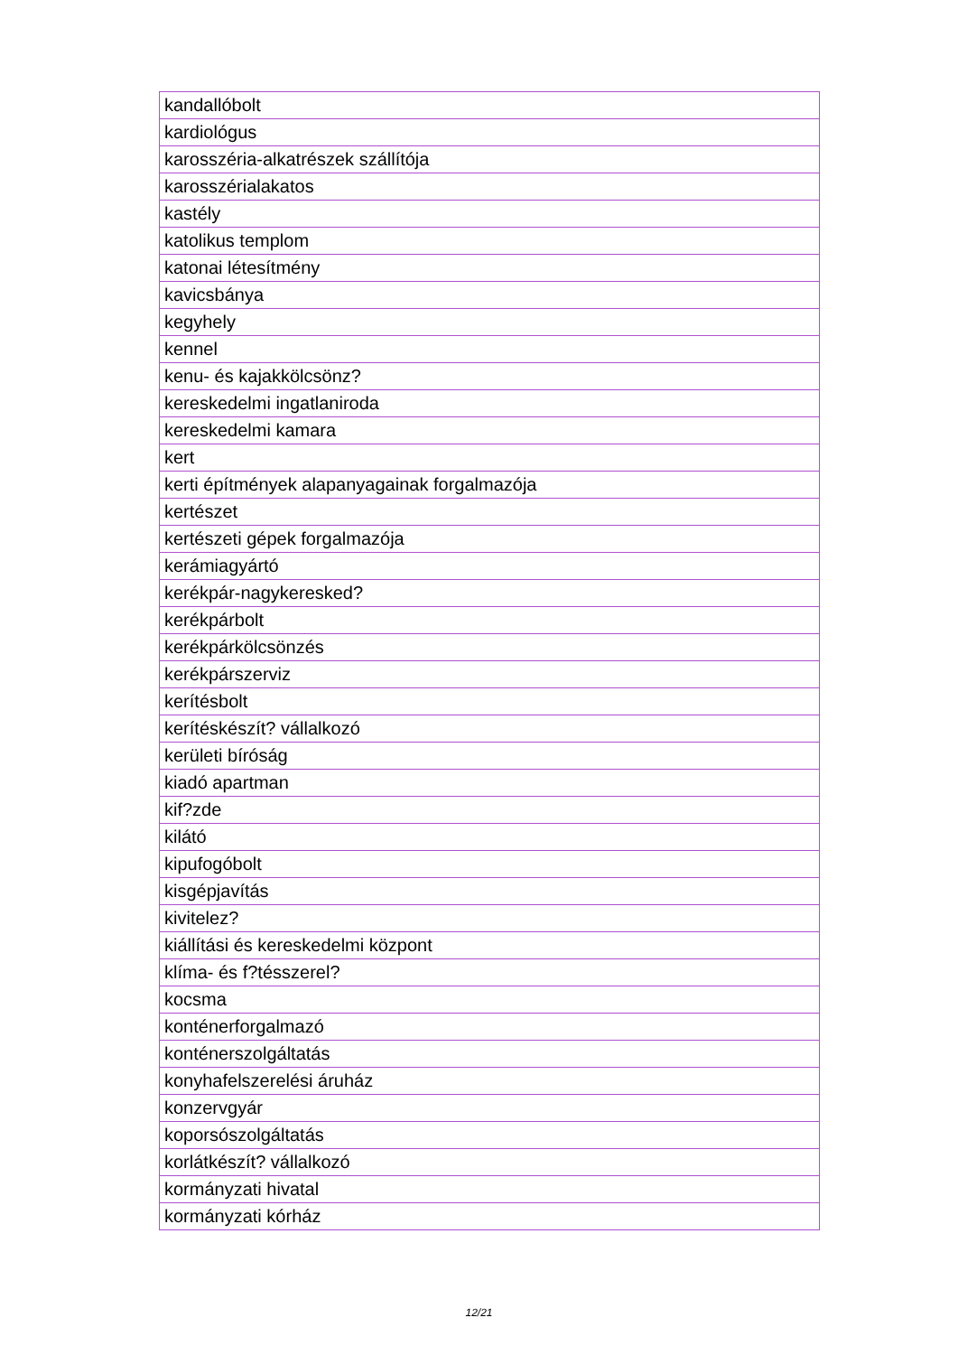| kandallóbolt |
| kardiológus |
| karosszéria-alkatrészek szállítója |
| karosszérialakatos |
| kastély |
| katolikus templom |
| katonai létesítmény |
| kavicsbánya |
| kegyhely |
| kennel |
| kenu- és kajakkölcsönz? |
| kereskedelmi ingatlaniroda |
| kereskedelmi kamara |
| kert |
| kerti építmények alapanyagainak forgalmazója |
| kertészet |
| kertészeti gépek forgalmazója |
| kerámiagyártó |
| kerékpár-nagykeresked? |
| kerékpárbolt |
| kerékpárkölcsönzés |
| kerékpárszerviz |
| kerítésbolt |
| kerítéskészít? vállalkozó |
| kerületi bíróság |
| kiadó apartman |
| kif?zde |
| kilátó |
| kipufogóbolt |
| kisgépjavítás |
| kivitelez? |
| kiállítási és kereskedelmi központ |
| klíma- és f?tésszerel? |
| kocsma |
| konténerforgalmazó |
| konténerszolgáltatás |
| konyhafelszerelési áruház |
| konzervgyár |
| koporsószolgáltatás |
| korlátkészít? vállalkozó |
| kormányzati hivatal |
| kormányzati kórház |
12/21